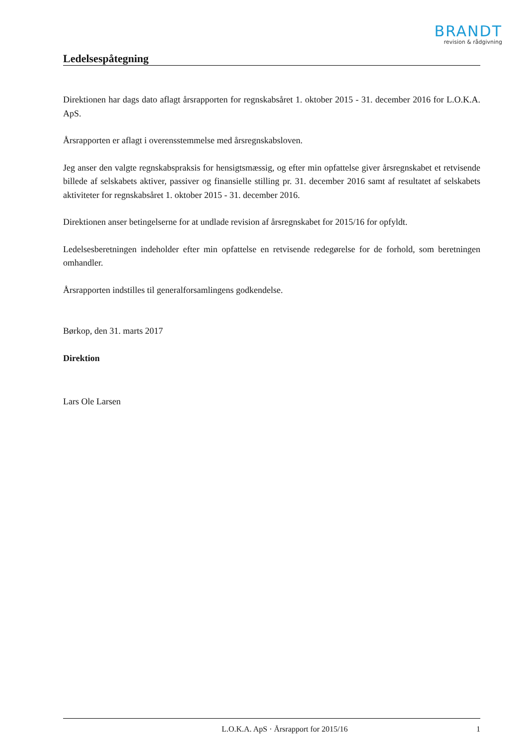BRANDT
revision & rådgivning
Ledelsespåtegning
Direktionen har dags dato aflagt årsrapporten for regnskabsåret 1. oktober 2015 - 31. december 2016 for L.O.K.A. ApS.
Årsrapporten er aflagt i overensstemmelse med årsregnskabsloven.
Jeg anser den valgte regnskabspraksis for hensigtsmæssig, og efter min opfattelse giver årsregnskabet et retvisende billede af selskabets aktiver, passiver og finansielle stilling pr. 31. december 2016 samt af resultatet af selskabets aktiviteter for regnskabsåret 1. oktober 2015 - 31. december 2016.
Direktionen anser betingelserne for at undlade revision af årsregnskabet for 2015/16 for opfyldt.
Ledelsesberetningen indeholder efter min opfattelse en retvisende redegørelse for de forhold, som beretningen omhandler.
Årsrapporten indstilles til generalforsamlingens godkendelse.
Børkop, den 31. marts 2017
Direktion
Lars Ole Larsen
L.O.K.A. ApS · Årsrapport for 2015/16 1